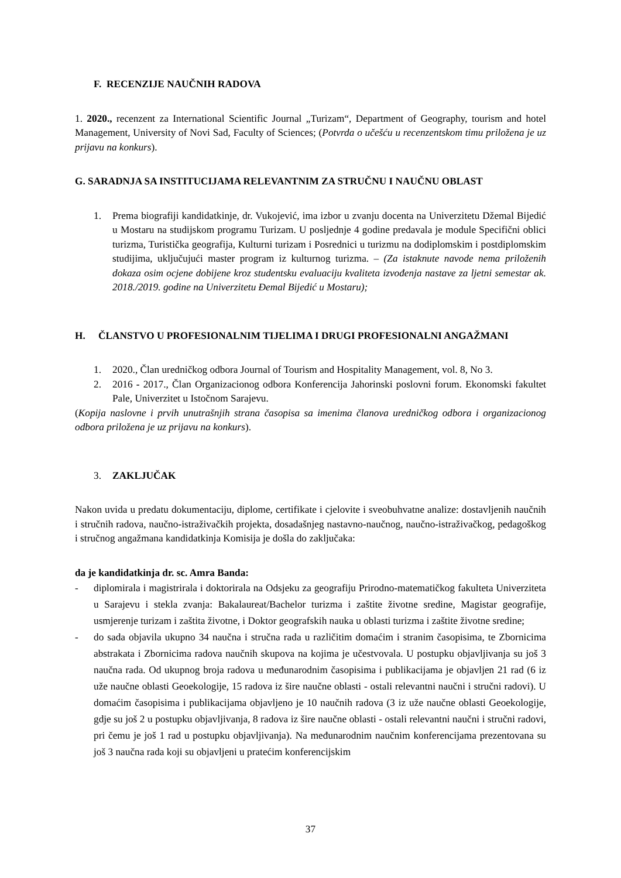F. RECENZIJE NAUČNIH RADOVA
1. 2020., recenzent za International Scientific Journal „Turizam“, Department of Geography, tourism and hotel Management, University of Novi Sad, Faculty of Sciences; (Potvrda o učešću u recenzentskom timu priložena je uz prijavu na konkurs).
G. SARADNJA SA INSTITUCIJAMA RELEVANTNIM ZA STRUČNU I NAUČNU OBLAST
1. Prema biografiji kandidatkinje, dr. Vukojević, ima izbor u zvanju docenta na Univerzitetu Džemal Bijedić u Mostaru na studijskom programu Turizam. U posljednje 4 godine predavala je module Specifični oblici turizma, Turistička geografija, Kulturni turizam i Posrednici u turizmu na dodiplomskim i postdiplomskim studijima, uključujući master program iz kulturnog turizma. – (Za istaknute navode nema priloženih dokaza osim ocjene dobijene kroz studentsku evaluaciju kvaliteta izvođenja nastave za ljetni semestar ak. 2018./2019. godine na Univerzitetu Đemal Bijedić u Mostaru);
H. ČLANSTVO U PROFESIONALNIM TIJELIMA I DRUGI PROFESIONALNI ANGAŽMANI
1. 2020., Član uredničkog odbora Journal of Tourism and Hospitality Management, vol. 8, No 3.
2. 2016 - 2017., Član Organizacionog odbora Konferencija Jahorinski poslovni forum. Ekonomski fakultet Pale, Univerzitet u Istočnom Sarajevu.
(Kopija naslovne i prvih unutrašnjih strana časopisa sa imenima članova uredničkog odbora i organizacionog odbora priložena je uz prijavu na konkurs).
3. ZAKLJUČAK
Nakon uvida u predatu dokumentaciju, diplome, certifikate i cjelovite i sveobuhvatne analize: dostavljenih naučnih i stručnih radova, naučno-istraživačkih projekta, dosadašnjeg nastavno-naučnog, naučno-istraživačkog, pedagoškog i stručnog angažmana kandidatkinja Komisija je došla do zaključaka:
da je kandidatkinja dr. sc. Amra Banda:
- diplomirala i magistrirala i doktorirala na Odsjeku za geografiju Prirodno-matematičkog fakulteta Univerziteta u Sarajevu i stekla zvanja: Bakalaureat/Bachelor turizma i zaštite životne sredine, Magistar geografije, usmjerenje turizam i zaštita životne, i Doktor geografskih nauka u oblasti turizma i zaštite životne sredine;
- do sada objavila ukupno 34 naučna i stručna rada u različitim domaćim i stranim časopisima, te Zbornicima abstrakata i Zbornicima radova naučnih skupova na kojima je učestvovala. U postupku objavljivanja su još 3 naučna rada. Od ukupnog broja radova u međunarodnim časopisima i publikacijama je objavljen 21 rad (6 iz uže naučne oblasti Geoekologije, 15 radova iz šire naučne oblasti - ostali relevantni naučni i stručni radovi). U domaćim časopisima i publikacijama objavljeno je 10 naučnih radova (3 iz uže naučne oblasti Geoekologije, gdje su još 2 u postupku objavljivanja, 8 radova iz šire naučne oblasti - ostali relevantni naučni i stručni radovi, pri čemu je još 1 rad u postupku objavljivanja). Na međunarodnim naučnim konferencijama prezentovana su još 3 naučna rada koji su objavljeni u pratećim konferencijskim
37